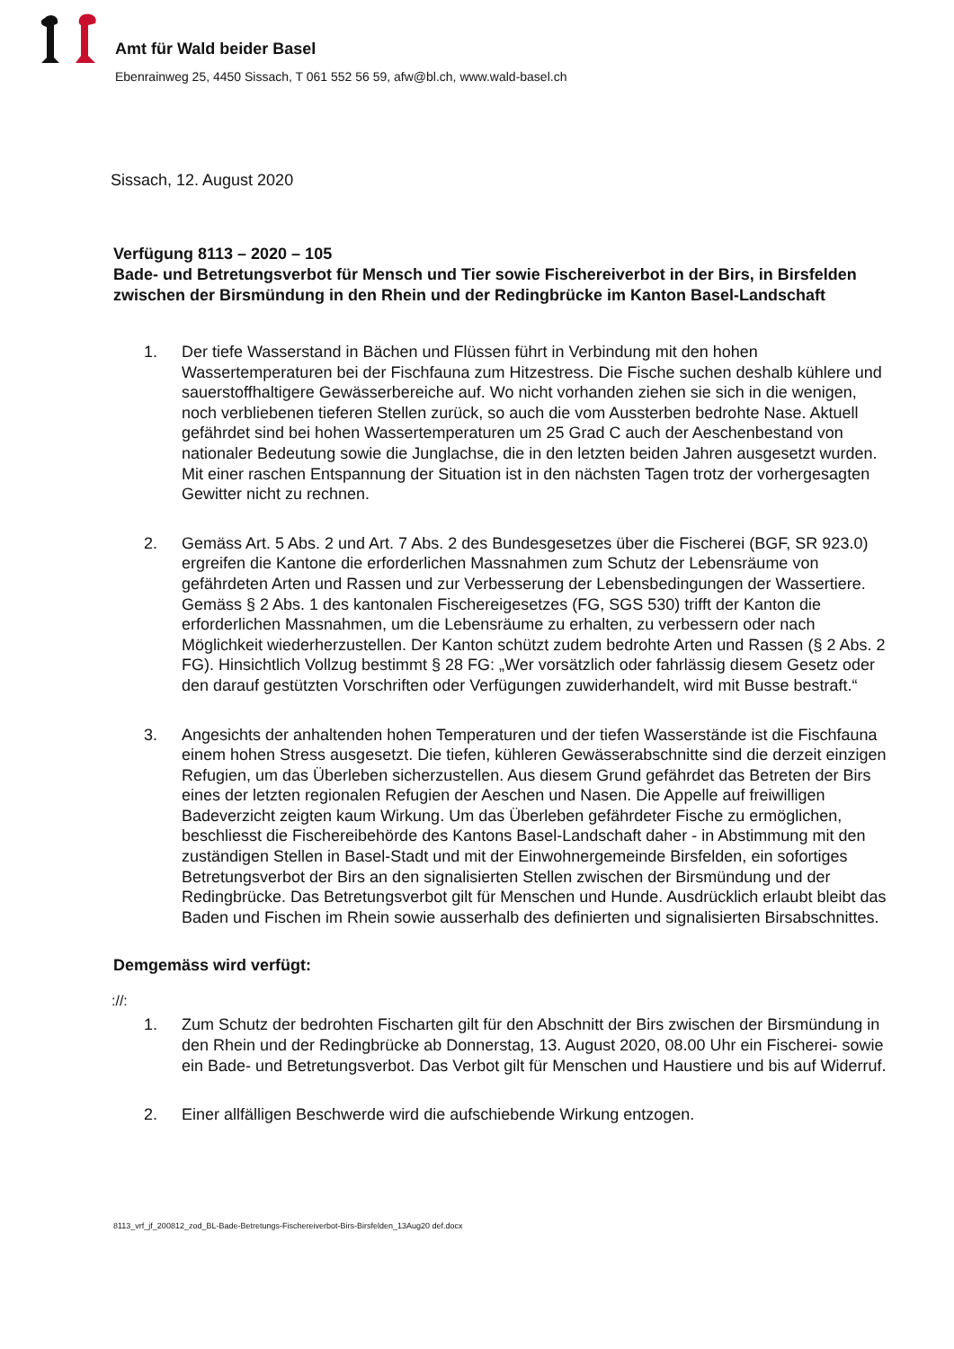Amt für Wald beider Basel
Ebenrainweg 25, 4450 Sissach, T 061 552 56 59, afw@bl.ch, www.wald-basel.ch
Sissach, 12. August 2020
Verfügung 8113 – 2020 – 105
Bade- und Betretungsverbot für Mensch und Tier sowie Fischereiverbot in der Birs, in Birsfelden zwischen der Birsmündung in den Rhein und der Redingbrücke im Kanton Basel-Landschaft
1. Der tiefe Wasserstand in Bächen und Flüssen führt in Verbindung mit den hohen Wassertemperaturen bei der Fischfauna zum Hitzestress. Die Fische suchen deshalb kühlere und sauerstoffhaltigere Gewässerbereiche auf. Wo nicht vorhanden ziehen sie sich in die wenigen, noch verbliebenen tieferen Stellen zurück, so auch die vom Aussterben bedrohte Nase. Aktuell gefährdet sind bei hohen Wassertemperaturen um 25 Grad C auch der Aeschenbestand von nationaler Bedeutung sowie die Junglachse, die in den letzten beiden Jahren ausgesetzt wurden. Mit einer raschen Entspannung der Situation ist in den nächsten Tagen trotz der vorhergesagten Gewitter nicht zu rechnen.
2. Gemäss Art. 5 Abs. 2 und Art. 7 Abs. 2 des Bundesgesetzes über die Fischerei (BGF, SR 923.0) ergreifen die Kantone die erforderlichen Massnahmen zum Schutz der Lebensräume von gefährdeten Arten und Rassen und zur Verbesserung der Lebensbedingungen der Wassertiere. Gemäss § 2 Abs. 1 des kantonalen Fischereigesetzes (FG, SGS 530) trifft der Kanton die erforderlichen Massnahmen, um die Lebensräume zu erhalten, zu verbessern oder nach Möglichkeit wiederherzustellen. Der Kanton schützt zudem bedrohte Arten und Rassen (§ 2 Abs. 2 FG). Hinsichtlich Vollzug bestimmt § 28 FG: „Wer vorsätzlich oder fahrlässig diesem Gesetz oder den darauf gestützten Vorschriften oder Verfügungen zuwiderhandelt, wird mit Busse bestraft.“
3. Angesichts der anhaltenden hohen Temperaturen und der tiefen Wasserstände ist die Fischfauna einem hohen Stress ausgesetzt. Die tiefen, kühleren Gewässerabschnitte sind die derzeit einzigen Refugien, um das Überleben sicherzustellen. Aus diesem Grund gefährdet das Betreten der Birs eines der letzten regionalen Refugien der Aeschen und Nasen. Die Appelle auf freiwilligen Badeverzicht zeigten kaum Wirkung. Um das Überleben gefährdeter Fische zu ermöglichen, beschliesst die Fischereibehörde des Kantons Basel-Landschaft daher - in Abstimmung mit den zuständigen Stellen in Basel-Stadt und mit der Einwohnergemeinde Birsfelden, ein sofortiges Betretungsverbot der Birs an den signalisierten Stellen zwischen der Birsmündung und der Redingbrücke. Das Betretungsverbot gilt für Menschen und Hunde. Ausdrücklich erlaubt bleibt das Baden und Fischen im Rhein sowie ausserhalb des definierten und signalisierten Birsabschnittes.
Demgemäss wird verfügt:
://:
1. Zum Schutz der bedrohten Fischarten gilt für den Abschnitt der Birs zwischen der Birsmündung in den Rhein und der Redingbrücke ab Donnerstag, 13. August 2020, 08.00 Uhr ein Fischerei- sowie ein Bade- und Betretungsverbot. Das Verbot gilt für Menschen und Haustiere und bis auf Widerruf.
2. Einer allfälligen Beschwerde wird die aufschiebende Wirkung entzogen.
8113_vrf_jf_200812_zod_BL-Bade-Betretungs-Fischereiverbot-Birs-Birsfelden_13Aug20 def.docx